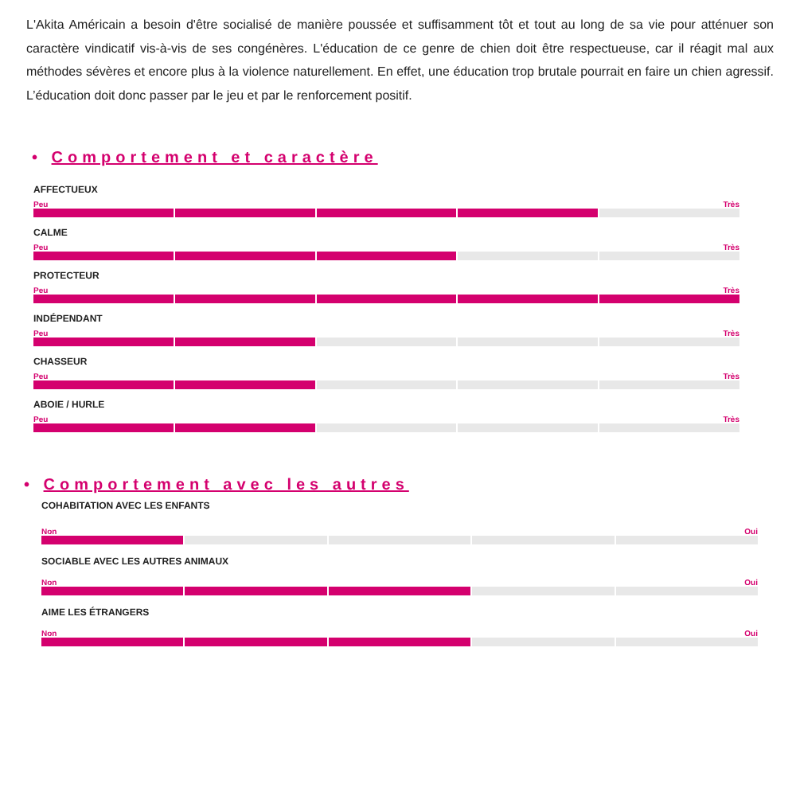L'Akita Américain a besoin d'être socialisé de manière poussée et suffisamment tôt et tout au long de sa vie pour atténuer son caractère vindicatif vis-à-vis de ses congénères. L'éducation de ce genre de chien doit être respectueuse, car il réagit mal aux méthodes sévères et encore plus à la violence naturellement. En effet, une éducation trop brutale pourrait en faire un chien agressif. L’éducation doit donc passer par le jeu et par le renforcement positif.
• Comportement et caractère
AFFECTUEUX
Peu Très
CALME
Peu Très
PROTECTEUR
Peu Très
INDÉPENDANT
Peu Très
CHASSEUR
Peu Très
ABOIE / HURLE
Peu Très
• Comportement avec les autres
COHABITATION AVEC LES ENFANTS
Non Oui
SOCIABLE AVEC LES AUTRES ANIMAUX
Non Oui
AIME LES ÉTRANGERS
Non Oui